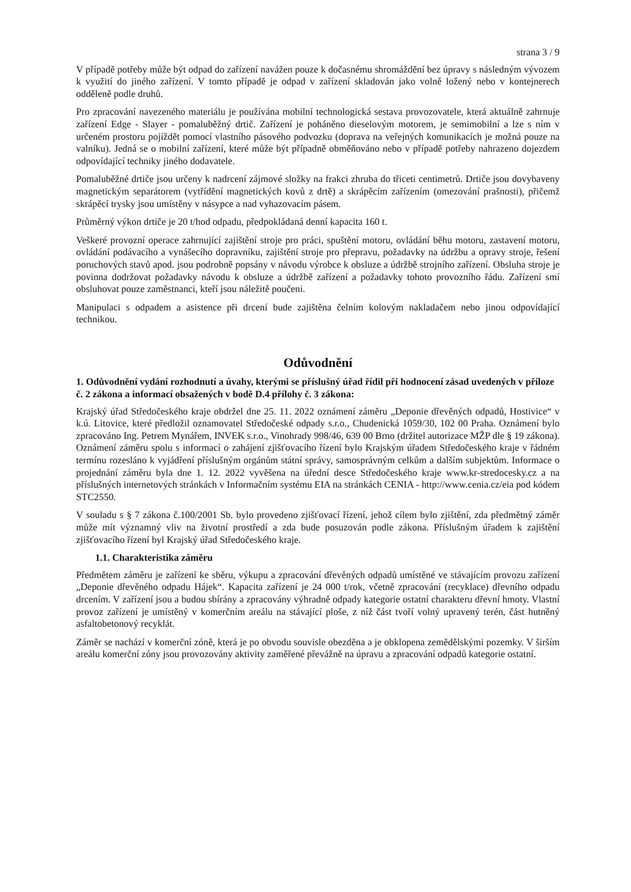strana 3 / 9
V případě potřeby může být odpad do zařízení navážen pouze k dočasnému shromáždění bez úpravy s následným vývozem k využití do jiného zařízení. V tomto případě je odpad v zařízení skladován jako volně ložený nebo v kontejnerech odděleně podle druhů.
Pro zpracování navezeného materiálu je používána mobilní technologická sestava provozovatele, která aktuálně zahrnuje zařízení Edge - Slayer - pomaluběžný drtič. Zařízení je poháněno dieselovým motorem, je semimobilní a lze s ním v určeném prostoru pojíždět pomocí vlastního pásového podvozku (doprava na veřejných komunikacích je možná pouze na valníku). Jedná se o mobilní zařízení, které může být případně obměňováno nebo v případě potřeby nahrazeno dojezdem odpovídající techniky jiného dodavatele.
Pomaluběžné drtiče jsou určeny k nadrcení zájmové složky na frakci zhruba do třiceti centimetrů. Drtiče jsou dovybaveny magnetickým separátorem (vytřídění magnetických kovů z drtě) a skrápěcím zařízením (omezování prašnosti), přičemž skrápěcí trysky jsou umístěny v násypce a nad vyhazovacím pásem.
Průměrný výkon drtiče je 20 t/hod odpadu, předpokládaná denní kapacita 160 t.
Veškeré provozní operace zahrnující zajištění stroje pro práci, spuštění motoru, ovládání běhu motoru, zastavení motoru, ovládání podávacího a vynášecího dopravníku, zajištění stroje pro přepravu, požadavky na údržbu a opravy stroje, řešení poruchových stavů apod. jsou podrobně popsány v návodu výrobce k obsluze a údržbě strojního zařízení. Obsluha stroje je povinna dodržovat požadavky návodu k obsluze a údržbě zařízení a požadavky tohoto provozního řádu. Zařízení smí obsluhovat pouze zaměstnanci, kteří jsou náležitě poučeni.
Manipulaci s odpadem a asistence při drcení bude zajištěna čelním kolovým nakladačem nebo jinou odpovídající technikou.
Odůvodnění
1. Odůvodnění vydání rozhodnutí a úvahy, kterými se příslušný úřad řídil při hodnocení zásad uvedených v příloze č. 2 zákona a informací obsažených v bodě D.4 přílohy č. 3 zákona:
Krajský úřad Středočeského kraje obdržel dne 25. 11. 2022 oznámení záměru „Deponie dřevěných odpadů, Hostivice“ v k.ú. Litovice, které předložil oznamovatel Středočeské odpady s.r.o., Chudenická 1059/30, 102 00 Praha. Oznámení bylo zpracováno Ing. Petrem Mynářem, INVEK s.r.o., Vinohrady 998/46, 639 00 Brno (držitel autorizace MŽP dle § 19 zákona). Oznámení záměru spolu s informací o zahájení zjišťovacího řízení bylo Krajským úřadem Středočeského kraje v řádném termínu rozesláno k vyjádření příslušným orgánům státní správy, samosprávným celkům a dalším subjektům. Informace o projednání záměru byla dne 1. 12. 2022 vyvěšena na úřední desce Středočeského kraje www.kr-stredocesky.cz a na příslušných internetových stránkách v Informačním systému EIA na stránkách CENIA - http://www.cenia.cz/eia pod kódem STC2550.
V souladu s § 7 zákona č.100/2001 Sb. bylo provedeno zjišťovací řízení, jehož cílem bylo zjištění, zda předmětný záměr může mít významný vliv na životní prostředí a zda bude posuzován podle zákona. Příslušným úřadem k zajištění zjišťovacího řízení byl Krajský úřad Středočeského kraje.
1.1. Charakteristika záměru
Předmětem záměru je zařízení ke sběru, výkupu a zpracování dřevěných odpadů umístěné ve stávajícím provozu zařízení „Deponie dřevěného odpadu Hájek“. Kapacita zařízení je 24 000 t/rok, včetně zpracování (recyklace) dřevního odpadu drcením. V zařízení jsou a budou sbírány a zpracovány výhradně odpady kategorie ostatní charakteru dřevní hmoty. Vlastní provoz zařízení je umístěný v komerčním areálu na stávající ploše, z níž část tvoří volný upravený terén, část hutněný asfaltobetonový recyklát.
Záměr se nachází v komerční zóně, která je po obvodu souvisle obezděna a je obklopena zemědělskými pozemky. V širším areálu komerční zóny jsou provozovány aktivity zaměřené převážně na úpravu a zpracování odpadů kategorie ostatní.